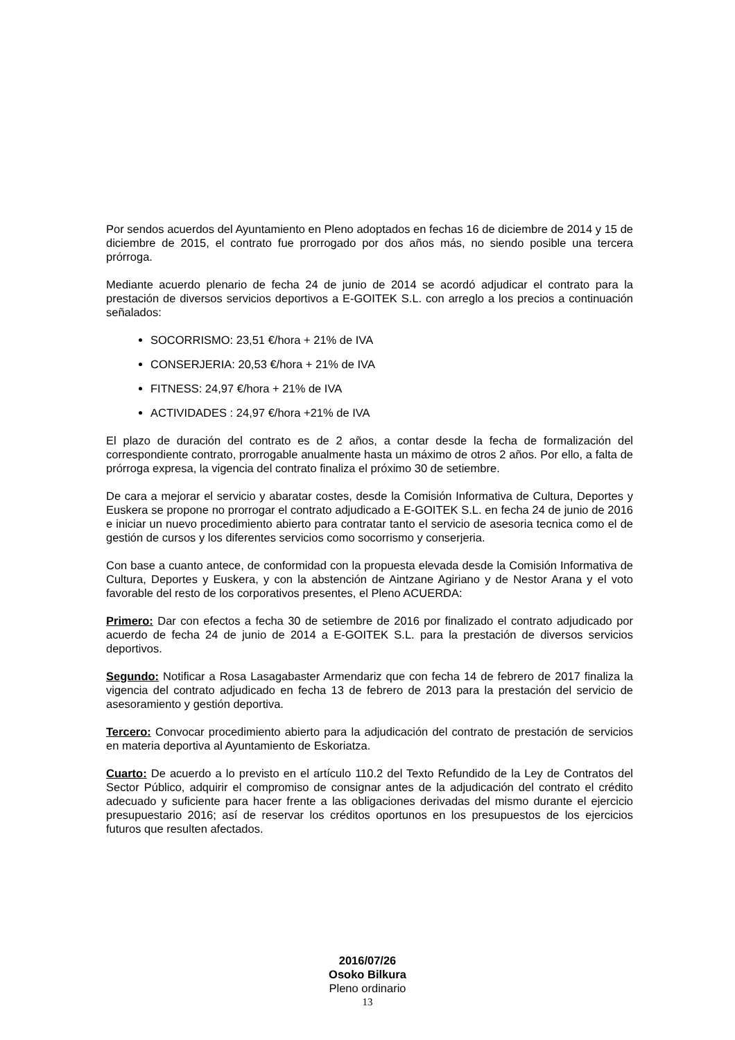Por sendos acuerdos del Ayuntamiento en Pleno adoptados en fechas 16 de diciembre de 2014 y 15 de diciembre de 2015, el contrato fue prorrogado por dos años más, no siendo posible una tercera prórroga.
Mediante acuerdo plenario de fecha 24 de junio de 2014 se acordó adjudicar el contrato para la prestación de diversos servicios deportivos a E-GOITEK S.L. con arreglo a los precios a continuación señalados:
SOCORRISMO: 23,51 €/hora + 21% de IVA
CONSERJERIA: 20,53 €/hora + 21% de IVA
FITNESS: 24,97 €/hora + 21% de IVA
ACTIVIDADES : 24,97 €/hora +21% de IVA
El plazo de duración del contrato es de 2 años, a contar desde la fecha de formalización del correspondiente contrato, prorrogable anualmente hasta un máximo de otros 2 años. Por ello, a falta de prórroga expresa, la vigencia del contrato finaliza el próximo 30 de setiembre.
De cara a mejorar el servicio y abaratar costes, desde la Comisión Informativa de Cultura, Deportes y Euskera se propone no prorrogar el contrato adjudicado a E-GOITEK S.L. en fecha 24 de junio de 2016 e iniciar un nuevo procedimiento abierto para contratar tanto el servicio de asesoria tecnica como el de gestión de cursos y los diferentes servicios como socorrismo y conserjeria.
Con base a cuanto antece, de conformidad con la propuesta elevada desde la Comisión Informativa de Cultura, Deportes y Euskera, y con la abstención de Aintzane Agiriano y de Nestor Arana y el voto favorable del resto de los corporativos presentes, el Pleno ACUERDA:
Primero: Dar con efectos a fecha 30 de setiembre de 2016 por finalizado el contrato adjudicado por acuerdo de fecha 24 de junio de 2014 a E-GOITEK S.L. para la prestación de diversos servicios deportivos.
Segundo: Notificar a Rosa Lasagabaster Armendariz que con fecha 14 de febrero de 2017 finaliza la vigencia del contrato adjudicado en fecha 13 de febrero de 2013 para la prestación del servicio de asesoramiento y gestión deportiva.
Tercero: Convocar procedimiento abierto para la adjudicación del contrato de prestación de servicios en materia deportiva al Ayuntamiento de Eskoriatza.
Cuarto: De acuerdo a lo previsto en el artículo 110.2 del Texto Refundido de la Ley de Contratos del Sector Público, adquirir el compromiso de consignar antes de la adjudicación del contrato el crédito adecuado y suficiente para hacer frente a las obligaciones derivadas del mismo durante el ejercicio presupuestario 2016; así de reservar los créditos oportunos en los presupuestos de los ejercicios futuros que resulten afectados.
2016/07/26
Osoko Bilkura
Pleno ordinario
13